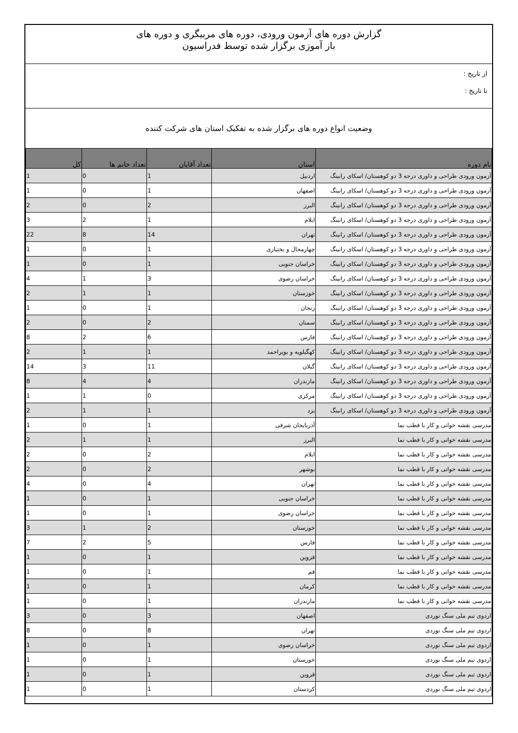گزارش دوره های آزمون ورودی، دوره های مربیگری و دوره های
باز آموزی برگزار شده توسط فدراسیون
از تاریخ :
تا تاریخ :
وضعیت انواع دوره های برگزار شده به تفکیک استان های شرکت کننده
| نام دوره | استان | تعداد آقایان | تعداد خانم ها | کل |
| --- | --- | --- | --- | --- |
| آزمون ورودی طراحی و داوری درجه 3 دو کوهستان/ اسکای رانینگ | اردبیل | 1 | 0 | 1 |
| آزمون ورودی طراحی و داوری درجه 3 دو کوهستان/ اسکای رانینگ | اصفهان | 1 | 0 | 1 |
| آزمون ورودی طراحی و داوری درجه 3 دو کوهستان/ اسکای رانینگ | البرز | 2 | 0 | 2 |
| آزمون ورودی طراحی و داوری درجه 3 دو کوهستان/ اسکای رانینگ | ایلام | 1 | 2 | 3 |
| آزمون ورودی طراحی و داوری درجه 3 دو کوهستان/ اسکای رانینگ | تهران | 14 | 8 | 22 |
| آزمون ورودی طراحی و داوری درجه 3 دو کوهستان/ اسکای رانینگ | چهارمحال و بختیاری | 1 | 0 | 1 |
| آزمون ورودی طراحی و داوری درجه 3 دو کوهستان/ اسکای رانینگ | خراسان جنوبی | 1 | 0 | 1 |
| آزمون ورودی طراحی و داوری درجه 3 دو کوهستان/ اسکای رانینگ | خراسان رضوی | 3 | 1 | 4 |
| آزمون ورودی طراحی و داوری درجه 3 دو کوهستان/ اسکای رانینگ | خوزستان | 1 | 1 | 2 |
| آزمون ورودی طراحی و داوری درجه 3 دو کوهستان/ اسکای رانینگ | زنجان | 1 | 0 | 1 |
| آزمون ورودی طراحی و داوری درجه 3 دو کوهستان/ اسکای رانینگ | سمنان | 2 | 0 | 2 |
| آزمون ورودی طراحی و داوری درجه 3 دو کوهستان/ اسکای رانینگ | فارس | 6 | 2 | 8 |
| آزمون ورودی طراحی و داوری درجه 3 دو کوهستان/ اسکای رانینگ | کهگیلویه و بویراحمد | 1 | 1 | 2 |
| آزمون ورودی طراحی و داوری درجه 3 دو کوهستان/ اسکای رانینگ | گیلان | 11 | 3 | 14 |
| آزمون ورودی طراحی و داوری درجه 3 دو کوهستان/ اسکای رانینگ | مازندران | 4 | 4 | 8 |
| آزمون ورودی طراحی و داوری درجه 3 دو کوهستان/ اسکای رانینگ | مرکزی | 0 | 1 | 1 |
| آزمون ورودی طراحی و داوری درجه 3 دو کوهستان/ اسکای رانینگ | یزد | 1 | 1 | 2 |
| مدرسی نقشه خوانی و کار با قطب نما | آذربایجان شرقی | 1 | 0 | 1 |
| مدرسی نقشه خوانی و کار با قطب نما | البرز | 1 | 1 | 2 |
| مدرسی نقشه خوانی و کار با قطب نما | ایلام | 2 | 0 | 2 |
| مدرسی نقشه خوانی و کار با قطب نما | بوشهر | 2 | 0 | 2 |
| مدرسی نقشه خوانی و کار با قطب نما | تهران | 4 | 0 | 4 |
| مدرسی نقشه خوانی و کار با قطب نما | خراسان جنوبی | 1 | 0 | 1 |
| مدرسی نقشه خوانی و کار با قطب نما | خراسان رضوی | 1 | 0 | 1 |
| مدرسی نقشه خوانی و کار با قطب نما | خوزستان | 2 | 1 | 3 |
| مدرسی نقشه خوانی و کار با قطب نما | فارس | 5 | 2 | 7 |
| مدرسی نقشه خوانی و کار با قطب نما | قزوین | 1 | 0 | 1 |
| مدرسی نقشه خوانی و کار با قطب نما | قم | 1 | 0 | 1 |
| مدرسی نقشه خوانی و کار با قطب نما | کرمان | 1 | 0 | 1 |
| مدرسی نقشه خوانی و کار با قطب نما | مازندران | 1 | 0 | 1 |
| اردوی تیم ملی سنگ نوردی | اصفهان | 3 | 0 | 3 |
| اردوی تیم ملی سنگ نوردی | تهران | 8 | 0 | 8 |
| اردوی تیم ملی سنگ نوردی | خراسان رضوی | 1 | 0 | 1 |
| اردوی تیم ملی سنگ نوردی | خوزستان | 1 | 0 | 1 |
| اردوی تیم ملی سنگ نوردی | قزوین | 1 | 0 | 1 |
| اردوی تیم ملی سنگ نوردی | کردستان | 1 | 0 | 1 |